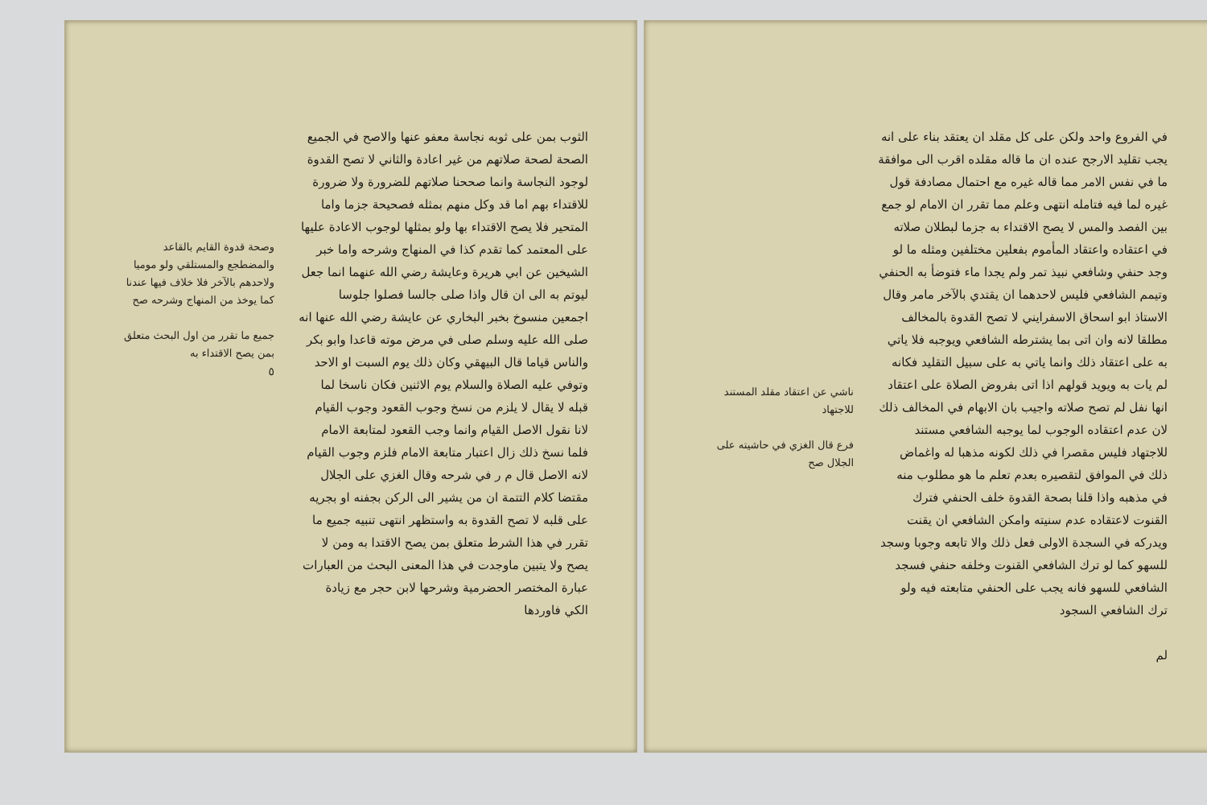وصحة قدوة القايم بالقاعد والمضطجع والمستلقي ولو موميا ولاحدهم بالآخر فلا خلاف فيها عندنا كما يوخذ من المنهاج وشرحه صح
جميع ما تقرر من اول البحث متعلق بمن يصح الاقتداء به
٥
الثوب بمن على ثوبه نجاسة معفو عنها والاصح في الجميع الصحة لصحة صلاتهم من غير اعادة والثاني لا تصح القدوة لوجود النجاسة وانما صححنا صلاتهم للضرورة ولا ضرورة للاقتداء بهم اما قد وكل منهم بمثله فصحيحة جزما واما المتحير فلا يصح الاقتداء بها ولو بمثلها لوجوب الاعادة عليها على المعتمد كما تقدم كذا في المنهاج وشرحه واما خبر الشيخين عن ابي هريرة وعايشة رضي الله عنهما انما جعل ليوتم به الى ان قال واذا صلى جالسا فصلوا جلوسا اجمعين منسوخ بخبر البخاري عن عايشة رضي الله عنها انه صلى الله عليه وسلم صلى في مرض موته قاعدا وابو بكر والناس قياما قال البيهقي وكان ذلك يوم السبت او الاحد وتوفي عليه الصلاة والسلام يوم الاثنين فكان ناسخا لما قبله لا يقال لا يلزم من نسخ وجوب القعود وجوب القيام لانا نقول الاصل القيام وانما وجب القعود لمتابعة الامام فلما نسخ ذلك زال اعتبار متابعة الامام فلزم وجوب القيام لانه الاصل قال م ر في شرحه وقال الغزي على الجلال مقتضا كلام التتمة ان من يشير الى الركن بجفنه او بجريه على قلبه لا تصح القدوة به واستظهر انتهى تنبيه جميع ما تقرر في هذا الشرط متعلق بمن يصح الاقتدا به ومن لا يصح ولا يتبين ماوجدت في هذا المعنى البحث من العبارات عبارة المختصر الحضرمية وشرحها لابن حجر مع زيادة الكي فاوردها
في الفروع واحد ولكن على كل مقلد ان يعتقد بناء على انه يجب تقليد الارجح عنده ان ما قاله مقلده اقرب الى موافقة ما في نفس الامر مما قاله غيره مع احتمال مصادفة قول غيره لما فيه فتامله انتهى وعلم مما تقرر ان الامام لو جمع بين الفصد والمس لا يصح الاقتداء به جزما لبطلان صلاته في اعتقاده واعتقاد المأموم بفعلين مختلفين ومثله ما لو وجد حنفي وشافعي نبيذ تمر ولم يجدا ماء فتوضأ به الحنفي وتيمم الشافعي فليس لاحدهما ان يقتدي بالآخر مامر وقال الاستاذ ابو اسحاق الاسفرايني لا تصح القدوة بالمخالف مطلقا لانه وان اتى بما يشترطه الشافعي ويوجبه فلا ياتي به على اعتقاد ذلك وانما ياتي به على سبيل التقليد فكانه لم يات به ويويد قولهم اذا اتى بفروض الصلاة على اعتقاد انها نفل لم تصح صلاته واجيب بان الابهام في المخالف ذلك لان عدم اعتقاده الوجوب لما يوجبه الشافعي مستند للاجتهاد فليس مقصرا في ذلك لكونه مذهبا له واغماض ذلك في الموافق لتقصيره بعدم تعلم ما هو مطلوب منه في مذهبه واذا قلنا بصحة القدوة خلف الحنفي فترك القنوت لاعتقاده عدم سنيته وامكن الشافعي ان يقنت ويدركه في السجدة الاولى فعل ذلك والا تابعه وجوبا وسجد للسهو كما لو ترك الشافعي القنوت وخلفه حنفي فسجد الشافعي للسهو فانه يجب على الحنفي متابعته فيه ولو ترك الشافعي السجود
لم
ناشي عن اعتقاد مقلد المستند للاجتهاد
فرع قال الغزي في حاشيته على الجلال صح